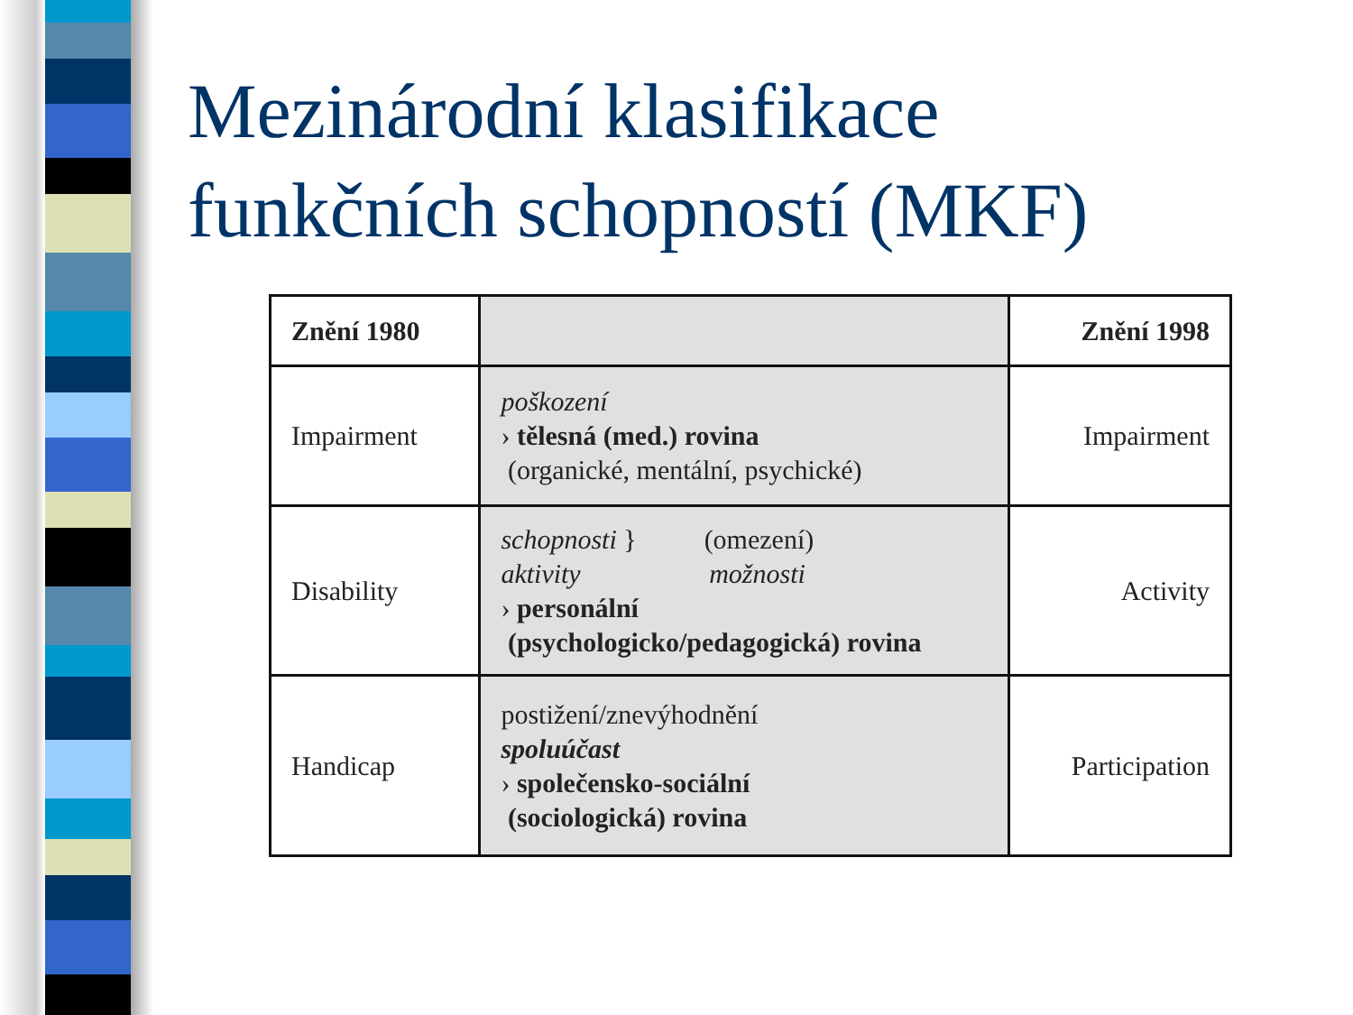Mezinárodní klasifikace
funkčních schopností (MKF)
| Znění 1980 | | Znění 1998 |
| --- | --- | --- |
| Impairment | poškození › tělesná (med.) rovina (organické, mentální, psychické) | Impairment |
| Disability | schopnosti } (omezení) aktivity možnosti › personální (psychologicko/pedagogická) rovina | Activity |
| Handicap | postižení/znevýhodnění spoluúčast › společensko-sociální (sociologická) rovina | Participation |